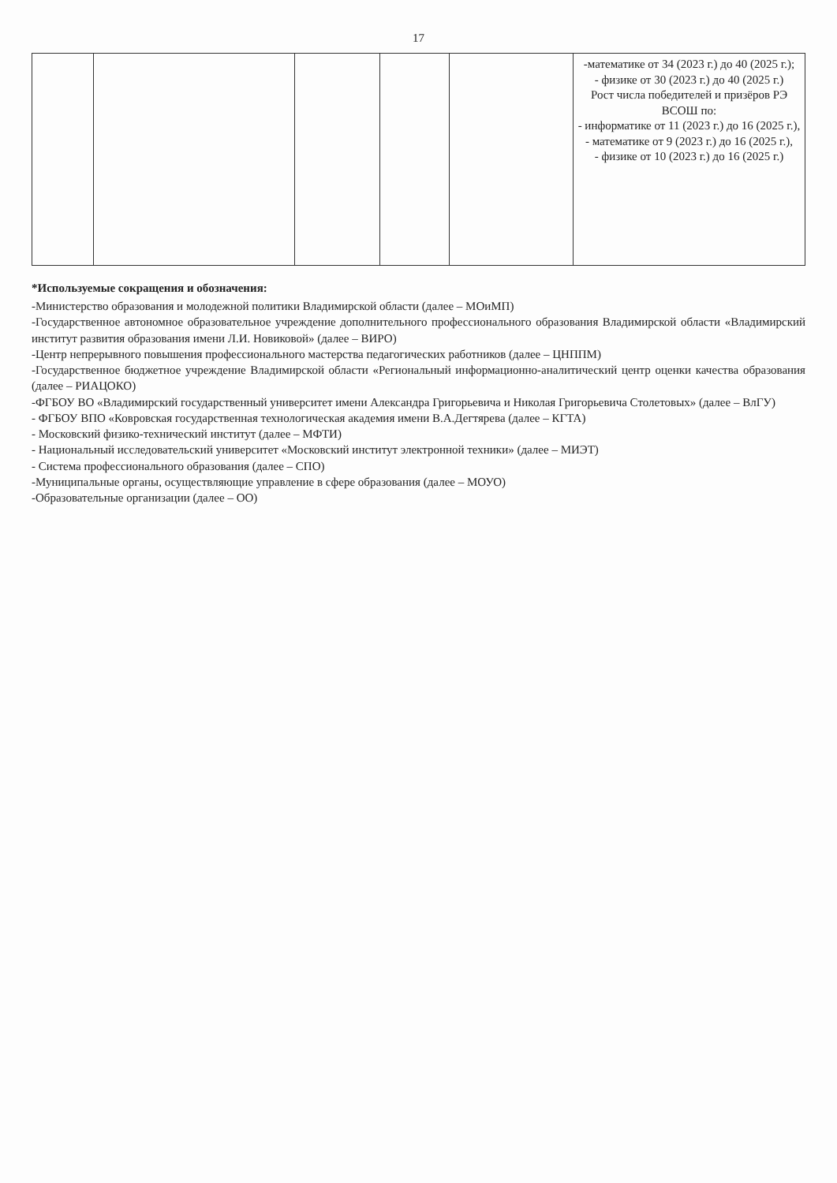17
| | | | | | -математике от 34 (2023 г.) до 40 (2025 г.); - физике от 30 (2023 г.) до 40 (2025 г.) Рост числа победителей и призёров РЭ ВСОШ по: - информатике от 11 (2023 г.) до 16 (2025 г.), - математике от 9 (2023 г.) до 16 (2025 г.), - физике от 10 (2023 г.) до 16 (2025 г.) |
*Используемые сокращения и обозначения:
-Министерство образования и молодежной политики Владимирской области (далее – МОиМП)
-Государственное автономное образовательное учреждение дополнительного профессионального образования Владимирской области «Владимирский институт развития образования имени Л.И. Новиковой» (далее – ВИРО)
-Центр непрерывного повышения профессионального мастерства педагогических работников (далее – ЦНППМ)
-Государственное бюджетное учреждение Владимирской области «Региональный информационно-аналитический центр оценки качества образования (далее – РИАЦОКО)
-ФГБОУ ВО «Владимирский государственный университет имени Александра Григорьевича и Николая Григорьевича Столетовых» (далее – ВлГУ)
- ФГБОУ ВПО «Ковровская государственная технологическая академия имени В.А.Дегтярева (далее – КГТА)
- Московский физико-технический институт (далее – МФТИ)
- Национальный исследовательский университет «Московский институт электронной техники» (далее – МИЭТ)
- Система профессионального образования (далее – СПО)
-Муниципальные органы, осуществляющие управление в сфере образования (далее – МОУО)
-Образовательные организации (далее – ОО)